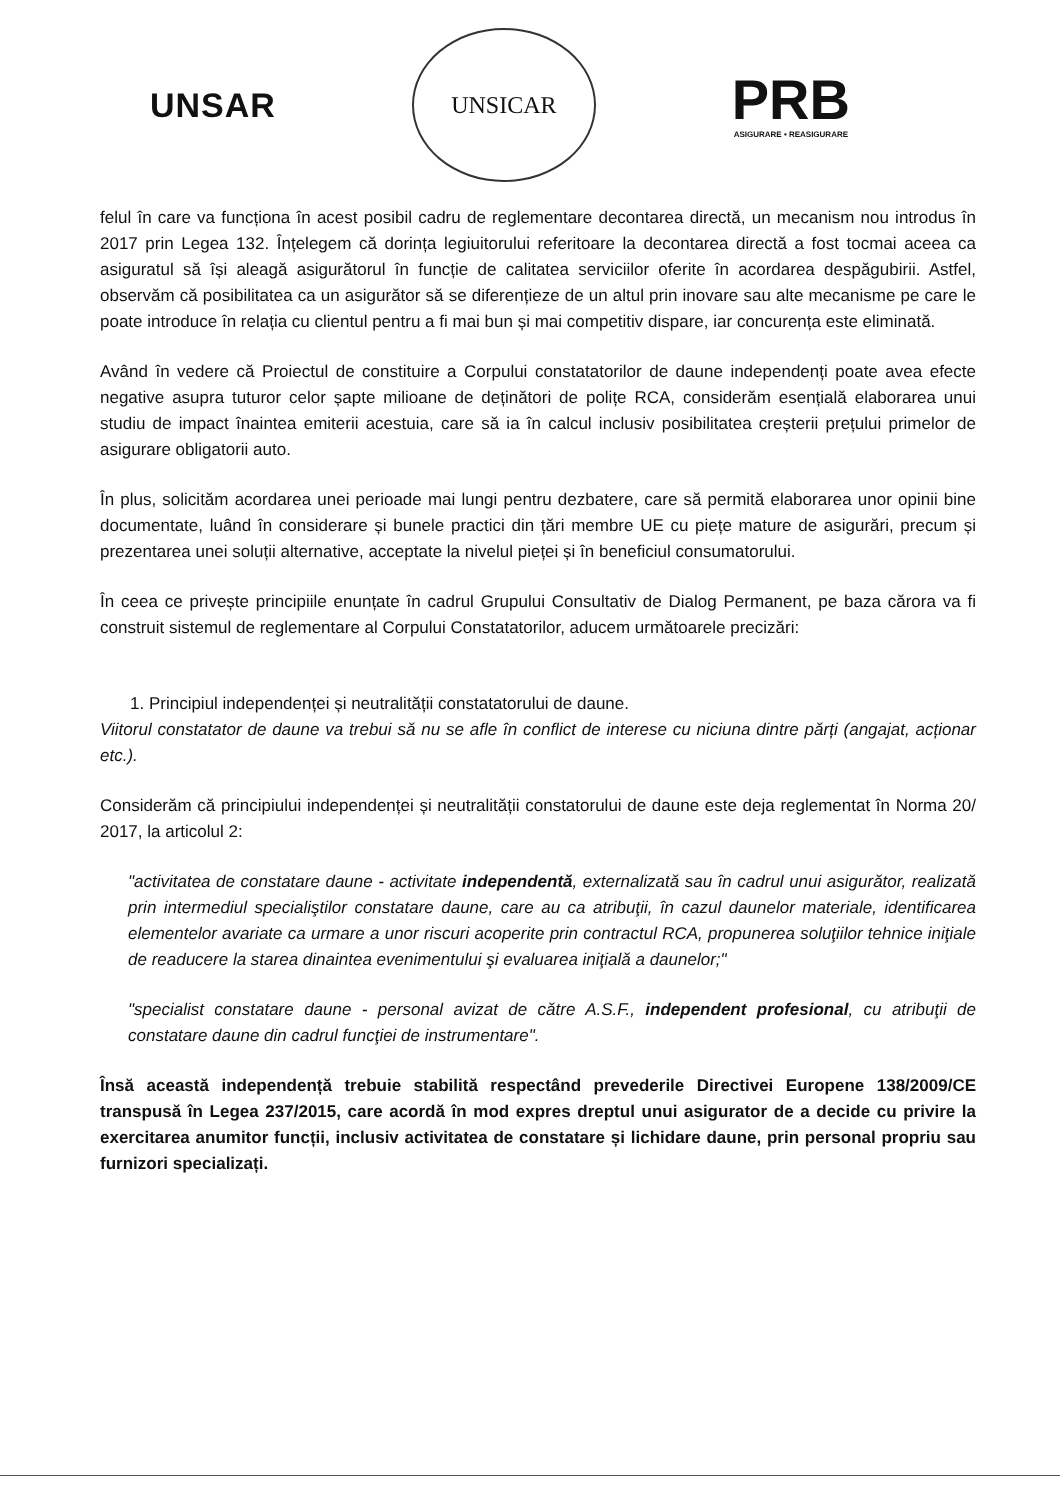UNSAR
UNSICAR
PRB
ASIGURARE • REASIGURARE
felul în care va funcționa în acest posibil cadru de reglementare decontarea directă, un mecanism nou introdus în 2017 prin Legea 132. Înțelegem că dorința legiuitorului referitoare la decontarea directă a fost tocmai aceea ca asiguratul să își aleagă asigurătorul în funcție de calitatea serviciilor oferite în acordarea despăgubirii. Astfel, observăm că posibilitatea ca un asigurător să se diferențieze de un altul prin inovare sau alte mecanisme pe care le poate introduce în relația cu clientul pentru a fi mai bun și mai competitiv dispare, iar concurența este eliminată.
Având în vedere că Proiectul de constituire a Corpului constatatorilor de daune independenți poate avea efecte negative asupra tuturor celor șapte milioane de deținători de polițe RCA, considerăm esențială elaborarea unui studiu de impact înaintea emiterii acestuia, care să ia în calcul inclusiv posibilitatea creșterii prețului primelor de asigurare obligatorii auto.
În plus, solicităm acordarea unei perioade mai lungi pentru dezbatere, care să permită elaborarea unor opinii bine documentate, luând în considerare și bunele practici din țări membre UE cu piețe mature de asigurări, precum și prezentarea unei soluții alternative, acceptate la nivelul pieței și în beneficiul consumatorului.
În ceea ce privește principiile enunțate în cadrul Grupului Consultativ de Dialog Permanent, pe baza cărora va fi construit sistemul de reglementare al Corpului Constatatorilor, aducem următoarele precizări:
1. Principiul independenței și neutralității constatatorului de daune.
Viitorul constatator de daune va trebui să nu se afle în conflict de interese cu niciuna dintre părți (angajat, acționar etc.).
Considerăm că principiului independenței și neutralității constatorului de daune este deja reglementat în Norma 20/ 2017, la articolul 2:
"activitatea de constatare daune - activitate independentă, externalizată sau în cadrul unui asigurător, realizată prin intermediul specialiştilor constatare daune, care au ca atribuţii, în cazul daunelor materiale, identificarea elementelor avariate ca urmare a unor riscuri acoperite prin contractul RCA, propunerea soluţiilor tehnice iniţiale de readucere la starea dinaintea evenimentului şi evaluarea iniţială a daunelor;"
"specialist constatare daune - personal avizat de către A.S.F., independent profesional, cu atribuţii de constatare daune din cadrul funcţiei de instrumentare".
Însă această independență trebuie stabilită respectând prevederile Directivei Europene 138/2009/CE transpusă în Legea 237/2015, care acordă în mod expres dreptul unui asigurator de a decide cu privire la exercitarea anumitor funcții, inclusiv activitatea de constatare și lichidare daune, prin personal propriu sau furnizori specializați.